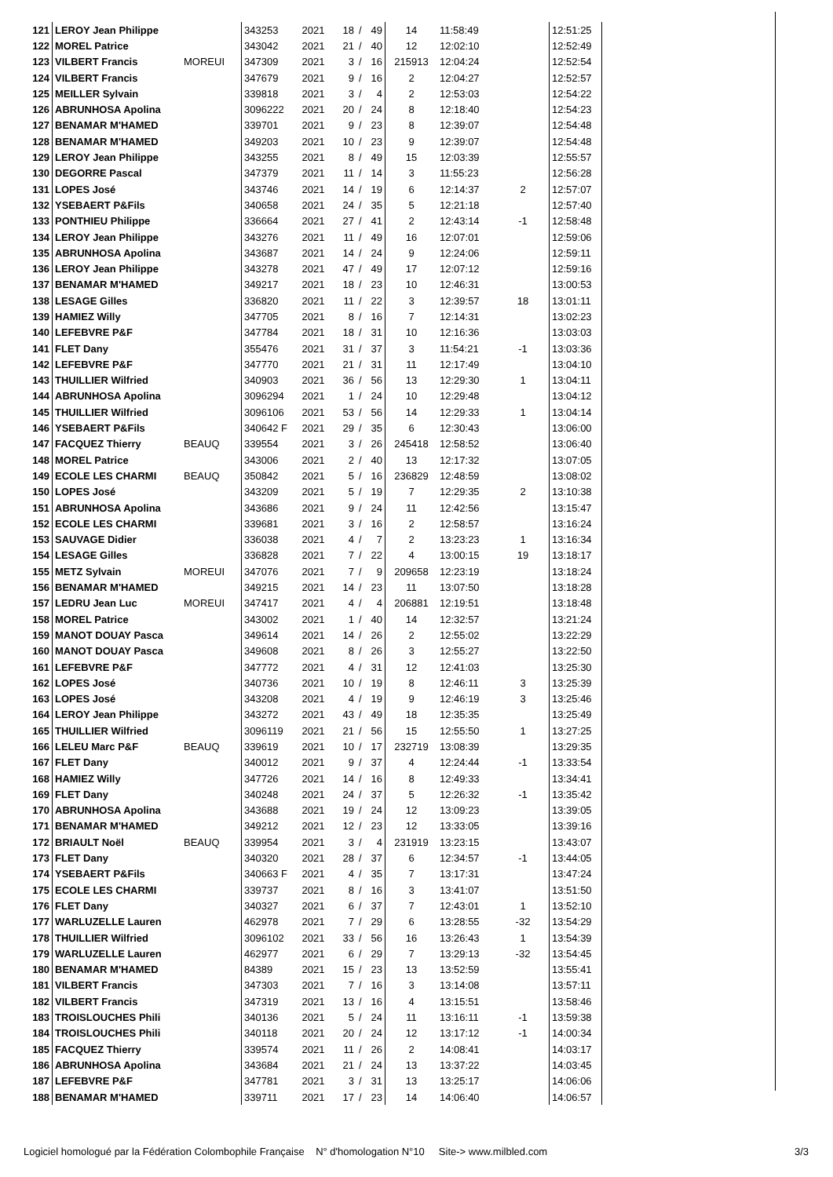| 121 | LEROY Jean Philippe | | 343253 | 2021 | 18 | / | 49 | 14 | 11:58:49 | | 12:51:25 |
| 122 | MOREL Patrice | | 343042 | 2021 | 21 | / | 40 | 12 | 12:02:10 | | 12:52:49 |
| 123 | VILBERT Francis | MOREUI | 347309 | 2021 | 3 | / | 16 | 215913 | 12:04:24 | | 12:52:54 |
| 124 | VILBERT Francis | | 347679 | 2021 | 9 | / | 16 | 2 | 12:04:27 | | 12:52:57 |
| 125 | MEILLER Sylvain | | 339818 | 2021 | 3 | / | 4 | 2 | 12:53:03 | | 12:54:22 |
| 126 | ABRUNHOSA Apolina | | 3096222 | 2021 | 20 | / | 24 | 8 | 12:18:40 | | 12:54:23 |
| 127 | BENAMAR M'HAMED | | 339701 | 2021 | 9 | / | 23 | 8 | 12:39:07 | | 12:54:48 |
| 128 | BENAMAR M'HAMED | | 349203 | 2021 | 10 | / | 23 | 9 | 12:39:07 | | 12:54:48 |
| 129 | LEROY Jean Philippe | | 343255 | 2021 | 8 | / | 49 | 15 | 12:03:39 | | 12:55:57 |
| 130 | DEGORRE Pascal | | 347379 | 2021 | 11 | / | 14 | 3 | 11:55:23 | | 12:56:28 |
| 131 | LOPES José | | 343746 | 2021 | 14 | / | 19 | 6 | 12:14:37 | 2 | 12:57:07 |
| 132 | YSEBAERT P&Fils | | 340658 | 2021 | 24 | / | 35 | 5 | 12:21:18 | | 12:57:40 |
| 133 | PONTHIEU Philippe | | 336664 | 2021 | 27 | / | 41 | 2 | 12:43:14 | -1 | 12:58:48 |
| 134 | LEROY Jean Philippe | | 343276 | 2021 | 11 | / | 49 | 16 | 12:07:01 | | 12:59:06 |
| 135 | ABRUNHOSA Apolina | | 343687 | 2021 | 14 | / | 24 | 9 | 12:24:06 | | 12:59:11 |
| 136 | LEROY Jean Philippe | | 343278 | 2021 | 47 | / | 49 | 17 | 12:07:12 | | 12:59:16 |
| 137 | BENAMAR M'HAMED | | 349217 | 2021 | 18 | / | 23 | 10 | 12:46:31 | | 13:00:53 |
| 138 | LESAGE Gilles | | 336820 | 2021 | 11 | / | 22 | 3 | 12:39:57 | 18 | 13:01:11 |
| 139 | HAMIEZ Willy | | 347705 | 2021 | 8 | / | 16 | 7 | 12:14:31 | | 13:02:23 |
| 140 | LEFEBVRE P&F | | 347784 | 2021 | 18 | / | 31 | 10 | 12:16:36 | | 13:03:03 |
| 141 | FLET Dany | | 355476 | 2021 | 31 | / | 37 | 3 | 11:54:21 | -1 | 13:03:36 |
| 142 | LEFEBVRE P&F | | 347770 | 2021 | 21 | / | 31 | 11 | 12:17:49 | | 13:04:10 |
| 143 | THUILLIER Wilfried | | 340903 | 2021 | 36 | / | 56 | 13 | 12:29:30 | 1 | 13:04:11 |
| 144 | ABRUNHOSA Apolina | | 3096294 | 2021 | 1 | / | 24 | 10 | 12:29:48 | | 13:04:12 |
| 145 | THUILLIER Wilfried | | 3096106 | 2021 | 53 | / | 56 | 14 | 12:29:33 | 1 | 13:04:14 |
| 146 | YSEBAERT P&Fils | | 340642 F | 2021 | 29 | / | 35 | 6 | 12:30:43 | | 13:06:00 |
| 147 | FACQUEZ Thierry | BEAUQ | 339554 | 2021 | 3 | / | 26 | 245418 | 12:58:52 | | 13:06:40 |
| 148 | MOREL Patrice | | 343006 | 2021 | 2 | / | 40 | 13 | 12:17:32 | | 13:07:05 |
| 149 | ECOLE LES CHARMI | BEAUQ | 350842 | 2021 | 5 | / | 16 | 236829 | 12:48:59 | | 13:08:02 |
| 150 | LOPES José | | 343209 | 2021 | 5 | / | 19 | 7 | 12:29:35 | 2 | 13:10:38 |
| 151 | ABRUNHOSA Apolina | | 343686 | 2021 | 9 | / | 24 | 11 | 12:42:56 | | 13:15:47 |
| 152 | ECOLE LES CHARMI | | 339681 | 2021 | 3 | / | 16 | 2 | 12:58:57 | | 13:16:24 |
| 153 | SAUVAGE Didier | | 336038 | 2021 | 4 | / | 7 | 2 | 13:23:23 | 1 | 13:16:34 |
| 154 | LESAGE Gilles | | 336828 | 2021 | 7 | / | 22 | 4 | 13:00:15 | 19 | 13:18:17 |
| 155 | METZ Sylvain | MOREUI | 347076 | 2021 | 7 | / | 9 | 209658 | 12:23:19 | | 13:18:24 |
| 156 | BENAMAR M'HAMED | | 349215 | 2021 | 14 | / | 23 | 11 | 13:07:50 | | 13:18:28 |
| 157 | LEDRU Jean Luc | MOREUI | 347417 | 2021 | 4 | / | 4 | 206881 | 12:19:51 | | 13:18:48 |
| 158 | MOREL Patrice | | 343002 | 2021 | 1 | / | 40 | 14 | 12:32:57 | | 13:21:24 |
| 159 | MANOT DOUAY Pasca | | 349614 | 2021 | 14 | / | 26 | 2 | 12:55:02 | | 13:22:29 |
| 160 | MANOT DOUAY Pasca | | 349608 | 2021 | 8 | / | 26 | 3 | 12:55:27 | | 13:22:50 |
| 161 | LEFEBVRE P&F | | 347772 | 2021 | 4 | / | 31 | 12 | 12:41:03 | | 13:25:30 |
| 162 | LOPES José | | 340736 | 2021 | 10 | / | 19 | 8 | 12:46:11 | 3 | 13:25:39 |
| 163 | LOPES José | | 343208 | 2021 | 4 | / | 19 | 9 | 12:46:19 | 3 | 13:25:46 |
| 164 | LEROY Jean Philippe | | 343272 | 2021 | 43 | / | 49 | 18 | 12:35:35 | | 13:25:49 |
| 165 | THUILLIER Wilfried | | 3096119 | 2021 | 21 | / | 56 | 15 | 12:55:50 | 1 | 13:27:25 |
| 166 | LELEU Marc P&F | BEAUQ | 339619 | 2021 | 10 | / | 17 | 232719 | 13:08:39 | | 13:29:35 |
| 167 | FLET Dany | | 340012 | 2021 | 9 | / | 37 | 4 | 12:24:44 | -1 | 13:33:54 |
| 168 | HAMIEZ Willy | | 347726 | 2021 | 14 | / | 16 | 8 | 12:49:33 | | 13:34:41 |
| 169 | FLET Dany | | 340248 | 2021 | 24 | / | 37 | 5 | 12:26:32 | -1 | 13:35:42 |
| 170 | ABRUNHOSA Apolina | | 343688 | 2021 | 19 | / | 24 | 12 | 13:09:23 | | 13:39:05 |
| 171 | BENAMAR M'HAMED | | 349212 | 2021 | 12 | / | 23 | 12 | 13:33:05 | | 13:39:16 |
| 172 | BRIAULT Noël | BEAUQ | 339954 | 2021 | 3 | / | 4 | 231919 | 13:23:15 | | 13:43:07 |
| 173 | FLET Dany | | 340320 | 2021 | 28 | / | 37 | 6 | 12:34:57 | -1 | 13:44:05 |
| 174 | YSEBAERT P&Fils | | 340663 F | 2021 | 4 | / | 35 | 7 | 13:17:31 | | 13:47:24 |
| 175 | ECOLE LES CHARMI | | 339737 | 2021 | 8 | / | 16 | 3 | 13:41:07 | | 13:51:50 |
| 176 | FLET Dany | | 340327 | 2021 | 6 | / | 37 | 7 | 12:43:01 | 1 | 13:52:10 |
| 177 | WARLUZELLE Lauren | | 462978 | 2021 | 7 | / | 29 | 6 | 13:28:55 | -32 | 13:54:29 |
| 178 | THUILLIER Wilfried | | 3096102 | 2021 | 33 | / | 56 | 16 | 13:26:43 | 1 | 13:54:39 |
| 179 | WARLUZELLE Lauren | | 462977 | 2021 | 6 | / | 29 | 7 | 13:29:13 | -32 | 13:54:45 |
| 180 | BENAMAR M'HAMED | | 84389 | 2021 | 15 | / | 23 | 13 | 13:52:59 | | 13:55:41 |
| 181 | VILBERT Francis | | 347303 | 2021 | 7 | / | 16 | 3 | 13:14:08 | | 13:57:11 |
| 182 | VILBERT Francis | | 347319 | 2021 | 13 | / | 16 | 4 | 13:15:51 | | 13:58:46 |
| 183 | TROISLOUCHES Phili | | 340136 | 2021 | 5 | / | 24 | 11 | 13:16:11 | -1 | 13:59:38 |
| 184 | TROISLOUCHES Phili | | 340118 | 2021 | 20 | / | 24 | 12 | 13:17:12 | -1 | 14:00:34 |
| 185 | FACQUEZ Thierry | | 339574 | 2021 | 11 | / | 26 | 2 | 14:08:41 | | 14:03:17 |
| 186 | ABRUNHOSA Apolina | | 343684 | 2021 | 21 | / | 24 | 13 | 13:37:22 | | 14:03:45 |
| 187 | LEFEBVRE P&F | | 347781 | 2021 | 3 | / | 31 | 13 | 13:25:17 | | 14:06:06 |
| 188 | BENAMAR M'HAMED | | 339711 | 2021 | 17 | / | 23 | 14 | 14:06:40 | | 14:06:57 |
Logiciel homologué par la Fédération Colombophile Française N° d'homologation N°10 Site-> www.milbled.com 3/3